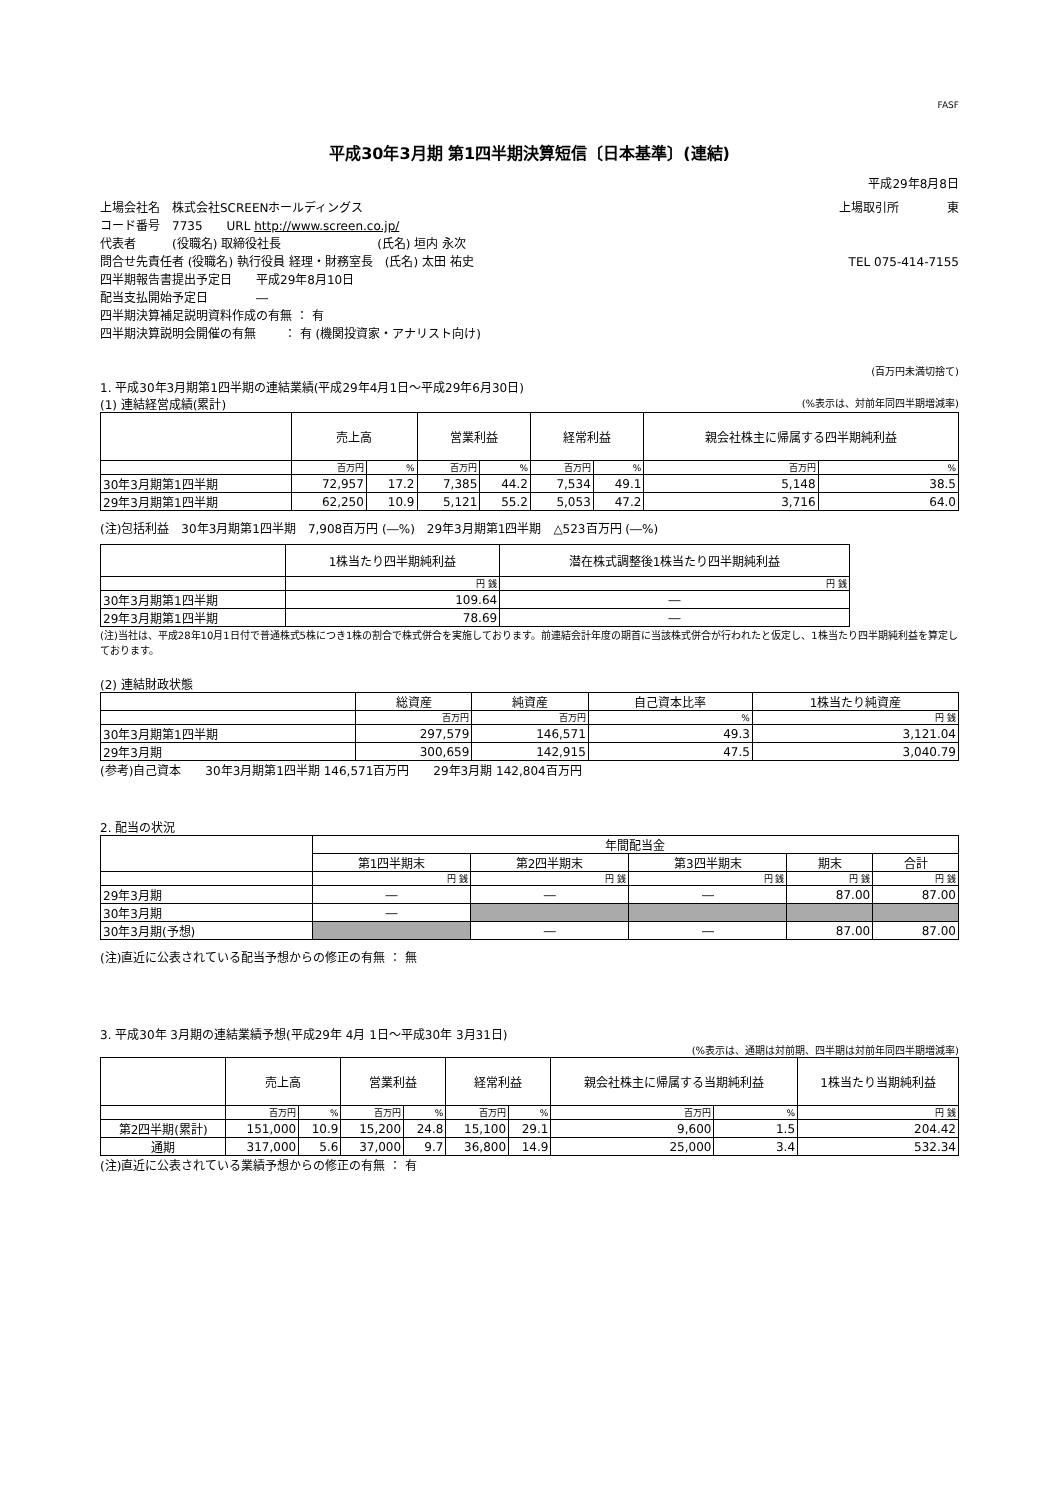FASF
平成30年3月期 第1四半期決算短信〔日本基準〕(連結)
平成29年8月8日
上場会社名　株式会社SCREENホールディングス 上場取引所　　　　東
コード番号　7735　　URL http://www.screen.co.jp/
代表者　　　(役職名) 取締役社長　　　　　　　　(氏名) 垣内 永次
問合せ先責任者 (役職名) 執行役員 経理・財務室長　(氏名) 太田 祐史 TEL 075-414-7155
四半期報告書提出予定日　　平成29年8月10日
配当支払開始予定日　　　　―
四半期決算補足説明資料作成の有無 ： 有
四半期決算説明会開催の有無　　 ： 有 (機関投資家・アナリスト向け)
(百万円未満切捨て)
1. 平成30年3月期第1四半期の連結業績(平成29年4月1日～平成29年6月30日)
(1) 連結経営成績(累計) (%表示は、対前年同四半期増減率)
| | 売上高 | | 営業利益 | | 経常利益 | | 親会社株主に帰属する四半期純利益 | |
| --- | --- | --- | --- | --- | --- | --- | --- | --- |
| | 百万円 | % | 百万円 | % | 百万円 | % | 百万円 | % |
| 30年3月期第1四半期 | 72,957 | 17.2 | 7,385 | 44.2 | 7,534 | 49.1 | 5,148 | 38.5 |
| 29年3月期第1四半期 | 62,250 | 10.9 | 5,121 | 55.2 | 5,053 | 47.2 | 3,716 | 64.0 |
(注)包括利益　30年3月期第1四半期　7,908百万円 (―%)　29年3月期第1四半期　△523百万円 (―%)
| | 1株当たり四半期純利益 | 潜在株式調整後1株当たり四半期純利益 |
| --- | --- | --- |
| | 円 銭 | 円 銭 |
| 30年3月期第1四半期 | 109.64 | ― |
| 29年3月期第1四半期 | 78.69 | ― |
(注)当社は、平成28年10月1日付で普通株式5株につき1株の割合で株式併合を実施しております。前連結会計年度の期首に当該株式併合が行われたと仮定し、1株当たり四半期純利益を算定しております。
(2) 連結財政状態
| | 総資産 | 純資産 | 自己資本比率 | 1株当たり純資産 |
| --- | --- | --- | --- | --- |
| | 百万円 | 百万円 | % | 円 銭 |
| 30年3月期第1四半期 | 297,579 | 146,571 | 49.3 | 3,121.04 |
| 29年3月期 | 300,659 | 142,915 | 47.5 | 3,040.79 |
(参考)自己資本　　30年3月期第1四半期 146,571百万円　　29年3月期 142,804百万円
2. 配当の状況
| | 年間配当金 | | | | |
| --- | --- | --- | --- | --- | --- |
| | 第1四半期末 | 第2四半期末 | 第3四半期末 | 期末 | 合計 |
| | 円 銭 | 円 銭 | 円 銭 | 円 銭 | 円 銭 |
| 29年3月期 | ― | ― | ― | 87.00 | 87.00 |
| 30年3月期 | ― | | | | |
| 30年3月期(予想) | | ― | ― | 87.00 | 87.00 |
(注)直近に公表されている配当予想からの修正の有無 ： 無
3. 平成30年 3月期の連結業績予想(平成29年 4月 1日～平成30年 3月31日)
(%表示は、通期は対前期、四半期は対前年同四半期増減率)
| | 売上高 | | 営業利益 | | 経常利益 | | 親会社株主に帰属する当期純利益 | | 1株当たり当期純利益 |
| --- | --- | --- | --- | --- | --- | --- | --- | --- | --- |
| | 百万円 | % | 百万円 | % | 百万円 | % | 百万円 | % | 円 銭 |
| 第2四半期(累計) | 151,000 | 10.9 | 15,200 | 24.8 | 15,100 | 29.1 | 9,600 | 1.5 | 204.42 |
| 通期 | 317,000 | 5.6 | 37,000 | 9.7 | 36,800 | 14.9 | 25,000 | 3.4 | 532.34 |
(注)直近に公表されている業績予想からの修正の有無 ： 有